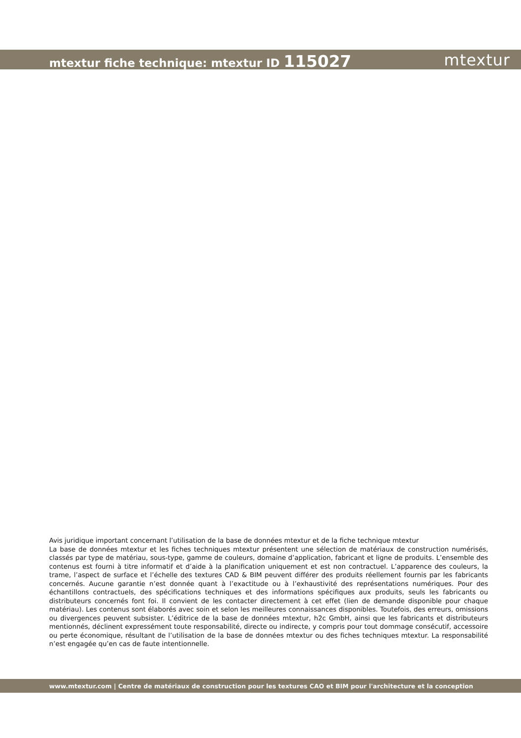mtextur fiche technique: mtextur ID 115027 mtextur
Avis juridique important concernant l’utilisation de la base de données mtextur et de la fiche technique mtextur
La base de données mtextur et les fiches techniques mtextur présentent une sélection de matériaux de construction numérisés, classés par type de matériau, sous-type, gamme de couleurs, domaine d’application, fabricant et ligne de produits. L’ensemble des contenus est fourni à titre informatif et d’aide à la planification uniquement et est non contractuel. L’apparence des couleurs, la trame, l’aspect de surface et l’échelle des textures CAD & BIM peuvent différer des produits réellement fournis par les fabricants concernés. Aucune garantie n’est donnée quant à l’exactitude ou à l’exhaustivité des représentations numériques. Pour des échantillons contractuels, des spécifications techniques et des informations spécifiques aux produits, seuls les fabricants ou distributeurs concernés font foi. Il convient de les contacter directement à cet effet (lien de demande disponible pour chaque matériau). Les contenus sont élaborés avec soin et selon les meilleures connaissances disponibles. Toutefois, des erreurs, omissions ou divergences peuvent subsister. L’éditrice de la base de données mtextur, h2c GmbH, ainsi que les fabricants et distributeurs mentionnés, déclinent expressément toute responsabilité, directe ou indirecte, y compris pour tout dommage consécutif, accessoire ou perte économique, résultant de l’utilisation de la base de données mtextur ou des fiches techniques mtextur. La responsabilité n’est engagée qu’en cas de faute intentionnelle.
www.mtextur.com | Centre de matériaux de construction pour les textures CAO et BIM pour l'architecture et la conception